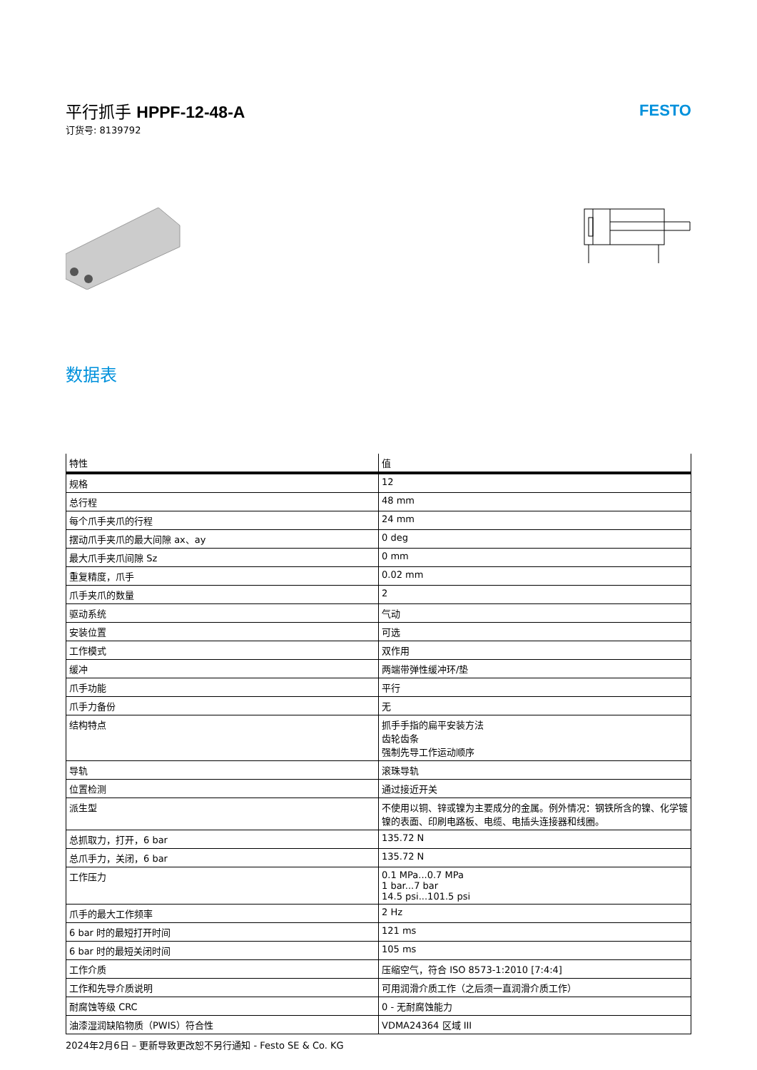平行抓手 HPPF-12-48-A
订货号: 8139792
FESTO
数据表
| 特性 | 值 |
| --- | --- |
| 规格 | 12 |
| 总行程 | 48 mm |
| 每个爪手夹爪的行程 | 24 mm |
| 摆动爪手夹爪的最大间隙 ax、ay | 0 deg |
| 最大爪手夹爪间隙 Sz | 0 mm |
| 重复精度，爪手 | 0.02 mm |
| 爪手夹爪的数量 | 2 |
| 驱动系统 | 气动 |
| 安装位置 | 可选 |
| 工作模式 | 双作用 |
| 缓冲 | 两端带弹性缓冲环/垫 |
| 爪手功能 | 平行 |
| 爪手力备份 | 无 |
| 结构特点 | 抓手手指的扁平安装方法 齿轮齿条 强制先导工作运动顺序 |
| 导轨 | 滚珠导轨 |
| 位置检测 | 通过接近开关 |
| 派生型 | 不使用以铜、锌或镍为主要成分的金属。例外情况：钢铁所含的镍、化学镀镍的表面、印刷电路板、电缆、电插头连接器和线圈。 |
| 总抓取力，打开，6 bar | 135.72 N |
| 总爪手力，关闭，6 bar | 135.72 N |
| 工作压力 | 0.1 MPa...0.7 MPa 1 bar...7 bar 14.5 psi...101.5 psi |
| 爪手的最大工作频率 | 2 Hz |
| 6 bar 时的最短打开时间 | 121 ms |
| 6 bar 时的最短关闭时间 | 105 ms |
| 工作介质 | 压缩空气，符合 ISO 8573-1:2010 [7:4:4] |
| 工作和先导介质说明 | 可用润滑介质工作（之后须一直润滑介质工作） |
| 耐腐蚀等级 CRC | 0 - 无耐腐蚀能力 |
| 油漆湿润缺陷物质（PWIS）符合性 | VDMA24364 区域 III |
2024年2月6日 – 更新导致更改恕不另行通知 - Festo SE & Co. KG